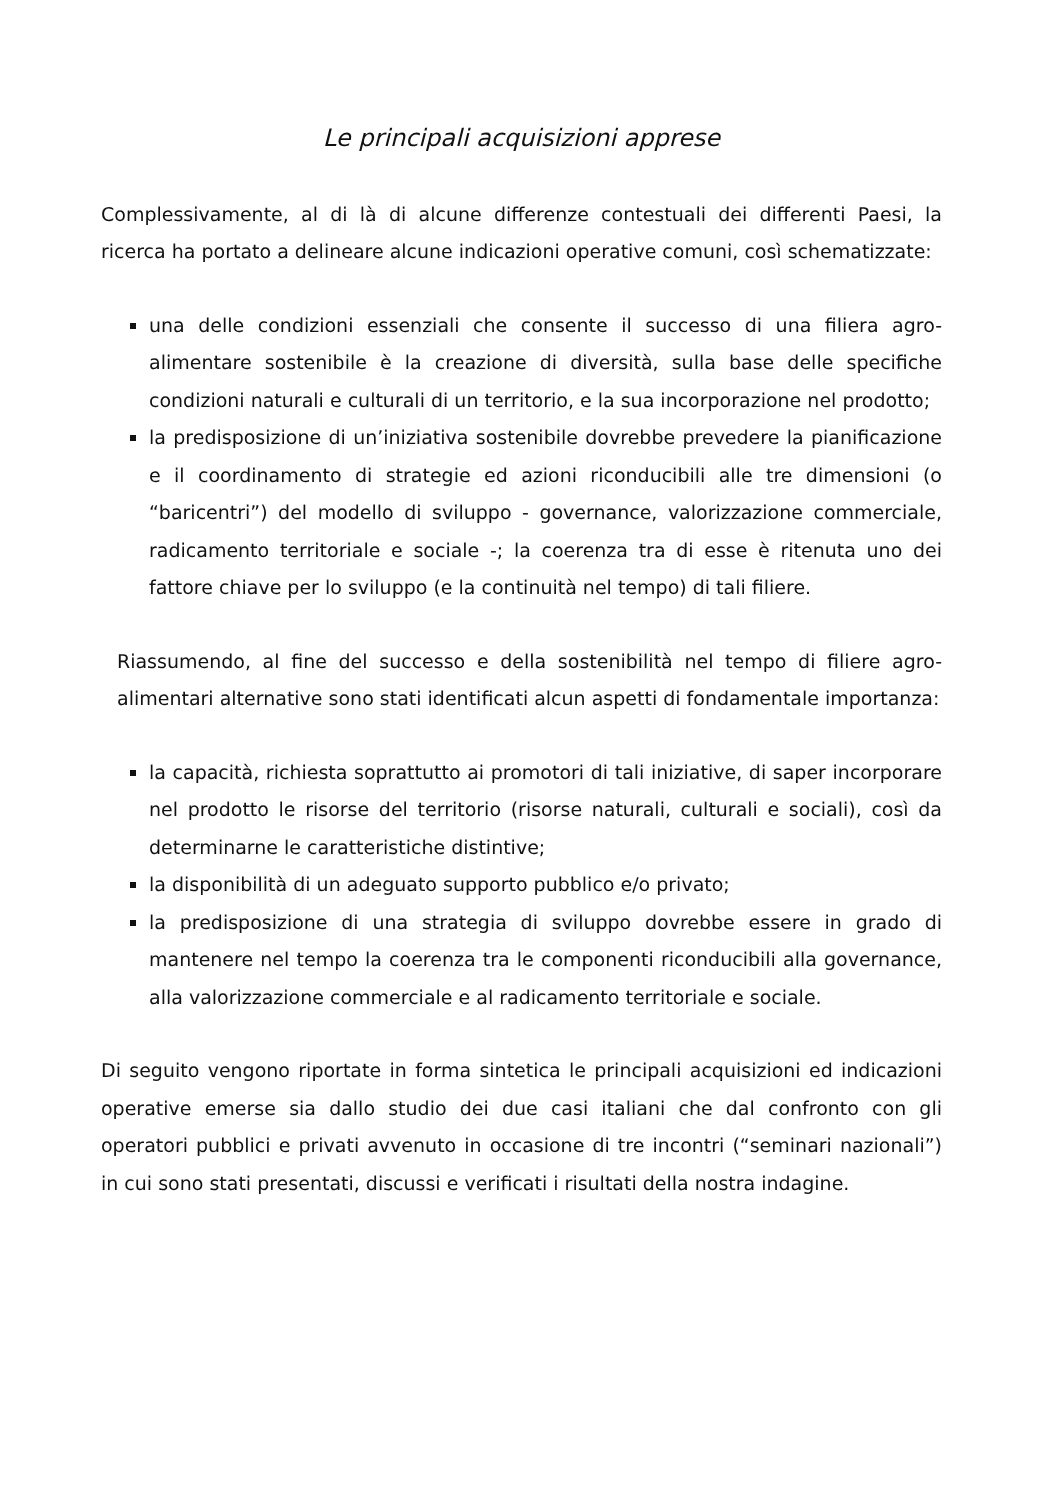Le principali acquisizioni apprese
Complessivamente, al di là di alcune differenze contestuali dei differenti Paesi, la ricerca ha portato a delineare alcune indicazioni operative comuni, così schematizzate:
una delle condizioni essenziali che consente il successo di una filiera agro-alimentare sostenibile è la creazione di diversità, sulla base delle specifiche condizioni naturali e culturali di un territorio, e la sua incorporazione nel prodotto;
la predisposizione di un’iniziativa sostenibile dovrebbe prevedere la pianificazione e il coordinamento di strategie ed azioni riconducibili alle tre dimensioni (o “baricentri”) del modello di sviluppo - governance, valorizzazione commerciale, radicamento territoriale e sociale -; la coerenza tra di esse è ritenuta uno dei fattore chiave per lo sviluppo (e la continuità nel tempo) di tali filiere.
Riassumendo, al fine del successo e della sostenibilità nel tempo di filiere agro-alimentari alternative sono stati identificati alcun aspetti di fondamentale importanza:
la capacità, richiesta soprattutto ai promotori di tali iniziative, di saper incorporare nel prodotto le risorse del territorio (risorse naturali, culturali e sociali), così da determinarne le caratteristiche distintive;
la disponibilità di un adeguato supporto pubblico e/o privato;
la predisposizione di una strategia di sviluppo dovrebbe essere in grado di mantenere nel tempo la coerenza tra le componenti riconducibili alla governance, alla valorizzazione commerciale e al radicamento territoriale e sociale.
Di seguito vengono riportate in forma sintetica le principali acquisizioni ed indicazioni operative emerse sia dallo studio dei due casi italiani che dal confronto con gli operatori pubblici e privati avvenuto in occasione di tre incontri (“seminari nazionali”) in cui sono stati presentati, discussi e verificati i risultati della nostra indagine.